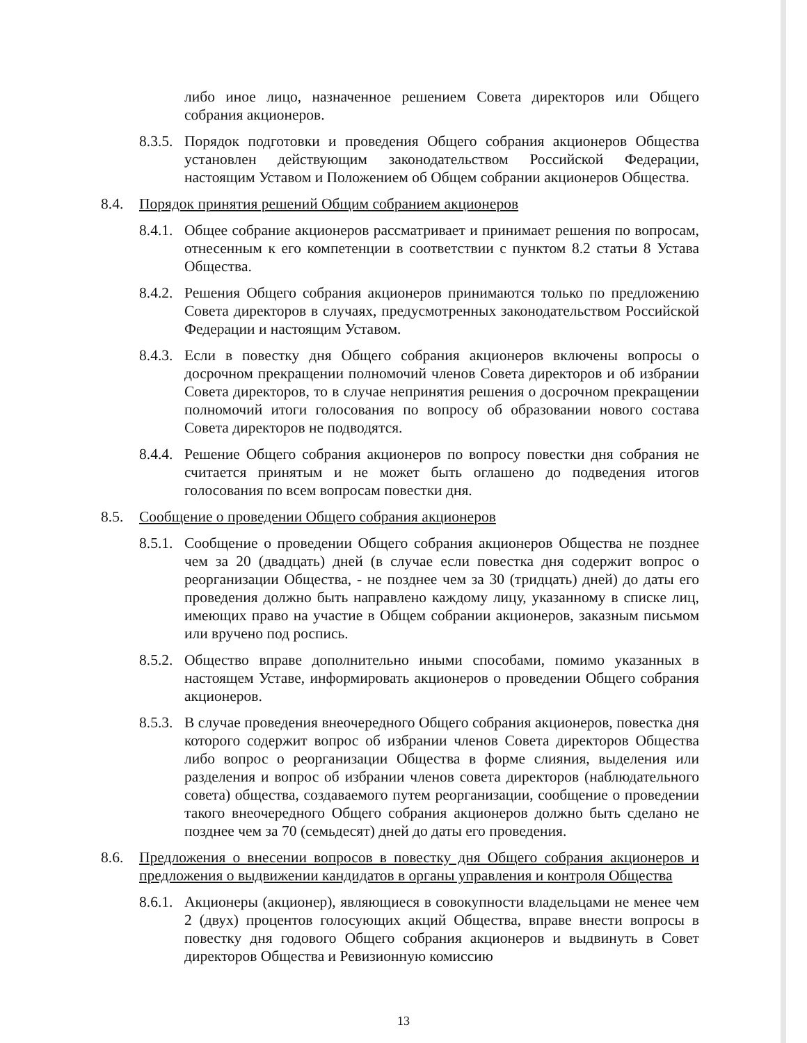либо иное лицо, назначенное решением Совета директоров или Общего собрания акционеров.
8.3.5.
Порядок подготовки и проведения Общего собрания акционеров Общества установлен действующим законодательством Российской Федерации, настоящим Уставом и Положением об Общем собрании акционеров Общества.
8.4. Порядок принятия решений Общим собранием акционеров
8.4.1.
Общее собрание акционеров рассматривает и принимает решения по вопросам, отнесенным к его компетенции в соответствии с пунктом 8.2 статьи 8 Устава Общества.
8.4.2.
Решения Общего собрания акционеров принимаются только по предложению Совета директоров в случаях, предусмотренных законодательством Российской Федерации и настоящим Уставом.
8.4.3.
Если в повестку дня Общего собрания акционеров включены вопросы о досрочном прекращении полномочий членов Совета директоров и об избрании Совета директоров, то в случае непринятия решения о досрочном прекращении полномочий итоги голосования по вопросу об образовании нового состава Совета директоров не подводятся.
8.4.4.
Решение Общего собрания акционеров по вопросу повестки дня собрания не считается принятым и не может быть оглашено до подведения итогов голосования по всем вопросам повестки дня.
8.5. Сообщение о проведении Общего собрания акционеров
8.5.1.
Сообщение о проведении Общего собрания акционеров Общества не позднее чем за 20 (двадцать) дней (в случае если повестка дня содержит вопрос о реорганизации Общества, - не позднее чем за 30 (тридцать) дней) до даты его проведения должно быть направлено каждому лицу, указанному в списке лиц, имеющих право на участие в Общем собрании акционеров, заказным письмом или вручено под роспись.
8.5.2.
Общество вправе дополнительно иными способами, помимо указанных в настоящем Уставе, информировать акционеров о проведении Общего собрания акционеров.
8.5.3.
В случае проведения внеочередного Общего собрания акционеров, повестка дня которого содержит вопрос об избрании членов Совета директоров Общества либо вопрос о реорганизации Общества в форме слияния, выделения или разделения и вопрос об избрании членов совета директоров (наблюдательного совета) общества, создаваемого путем реорганизации, сообщение о проведении такого внеочередного Общего собрания акционеров должно быть сделано не позднее чем за 70 (семьдесят) дней до даты его проведения.
8.6. Предложения о внесении вопросов в повестку дня Общего собрания акционеров и предложения о выдвижении кандидатов в органы управления и контроля Общества
8.6.1.
Акционеры (акционер), являющиеся в совокупности владельцами не менее чем 2 (двух) процентов голосующих акций Общества, вправе внести вопросы в повестку дня годового Общего собрания акционеров и выдвинуть в Совет директоров Общества и Ревизионную комиссию
13